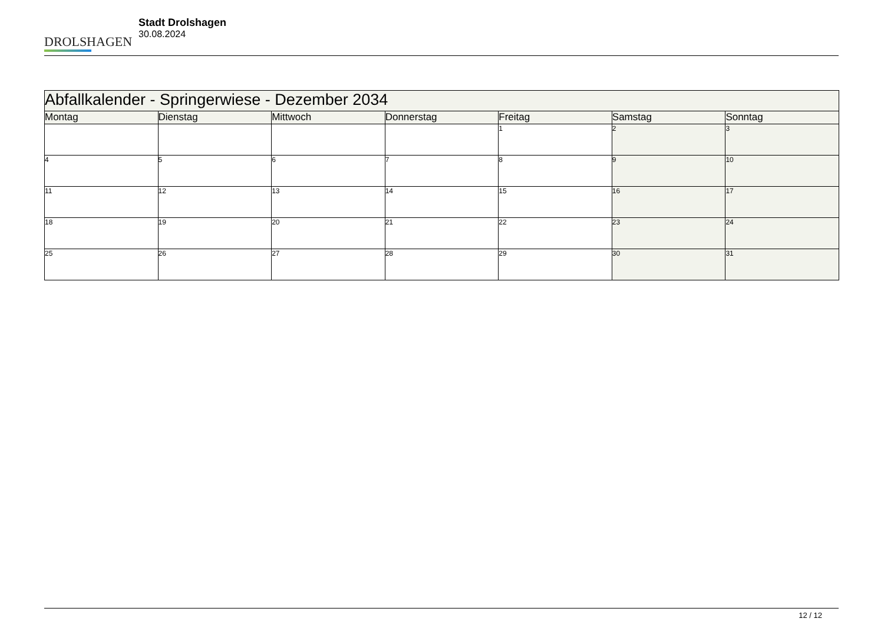DROLSHAGEN
Stadt Drolshagen
30.08.2024
| Abfallkalender - Springerwiese - Dezember 2034 | | | | | | |
| Montag | Dienstag | Mittwoch | Donnerstag | Freitag | Samstag | Sonntag |
| | | | | 1 | 2 | 3 |
| 4 | 5 | 6 | 7 | 8 | 9 | 10 |
| 11 | 12 | 13 | 14 | 15 | 16 | 17 |
| 18 | 19 | 20 | 21 | 22 | 23 | 24 |
| 25 | 26 | 27 | 28 | 29 | 30 | 31 |
12 / 12